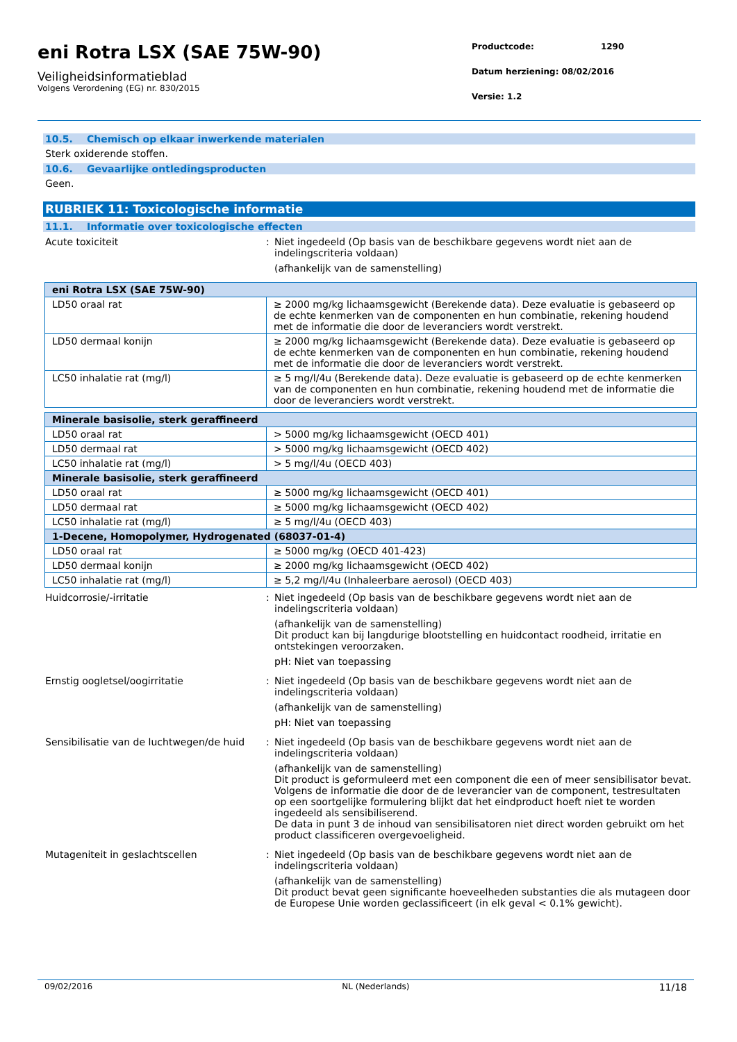eni Rotra LSX (SAE 75W-90)
Veiligheidsinformatieblad
Volgens Verordening (EG) nr. 830/2015
Productcode: 1290
Datum herziening: 08/02/2016
Versie: 1.2
10.5. Chemisch op elkaar inwerkende materialen
Sterk oxiderende stoffen.
10.6. Gevaarlijke ontledingsproducten
Geen.
RUBRIEK 11: Toxicologische informatie
11.1. Informatie over toxicologische effecten
Acute toxiciteit : Niet ingedeeld (Op basis van de beschikbare gegevens wordt niet aan de indelingscriteria voldaan)
(afhankelijk van de samenstelling)
| eni Rotra LSX (SAE 75W-90) | |
| --- | --- |
| LD50 oraal rat | ≥ 2000 mg/kg lichaamsgewicht (Berekende data). Deze evaluatie is gebaseerd op de echte kenmerken van de componenten en hun combinatie, rekening houdend met de informatie die door de leveranciers wordt verstrekt. |
| LD50 dermaal konijn | ≥ 2000 mg/kg lichaamsgewicht (Berekende data). Deze evaluatie is gebaseerd op de echte kenmerken van de componenten en hun combinatie, rekening houdend met de informatie die door de leveranciers wordt verstrekt. |
| LC50 inhalatie rat (mg/l) | ≥ 5 mg/l/4u (Berekende data). Deze evaluatie is gebaseerd op de echte kenmerken van de componenten en hun combinatie, rekening houdend met de informatie die door de leveranciers wordt verstrekt. |
| Minerale basisolie, sterk geraffineerd | |
| --- | --- |
| LD50 oraal rat | > 5000 mg/kg lichaamsgewicht (OECD 401) |
| LD50 dermaal rat | > 5000 mg/kg lichaamsgewicht (OECD 402) |
| LC50 inhalatie rat (mg/l) | > 5 mg/l/4u (OECD 403) |
| Minerale basisolie, sterk geraffineerd | |
| LD50 oraal rat | ≥ 5000 mg/kg lichaamsgewicht (OECD 401) |
| LD50 dermaal rat | ≥ 5000 mg/kg lichaamsgewicht (OECD 402) |
| LC50 inhalatie rat (mg/l) | ≥ 5 mg/l/4u (OECD 403) |
| 1-Decene, Homopolymer, Hydrogenated (68037-01-4) | |
| LD50 oraal rat | ≥ 5000 mg/kg (OECD 401-423) |
| LD50 dermaal konijn | ≥ 2000 mg/kg lichaamsgewicht (OECD 402) |
| LC50 inhalatie rat (mg/l) | ≥ 5,2 mg/l/4u (Inhaleerbare aerosol) (OECD 403) |
Huidcorrosie/-irritatie : Niet ingedeeld (Op basis van de beschikbare gegevens wordt niet aan de indelingscriteria voldaan)
(afhankelijk van de samenstelling)
Dit product kan bij langdurige blootstelling en huidcontact roodheid, irritatie en ontstekingen veroorzaken.
pH: Niet van toepassing
Ernstig oogletsel/oogirritatie : Niet ingedeeld (Op basis van de beschikbare gegevens wordt niet aan de indelingscriteria voldaan)
(afhankelijk van de samenstelling)
pH: Niet van toepassing
Sensibilisatie van de luchtwegen/de huid
: Niet ingedeeld (Op basis van de beschikbare gegevens wordt niet aan de indelingscriteria voldaan)
(afhankelijk van de samenstelling)
Dit product is geformuleerd met een component die een of meer sensibilisator bevat. Volgens de informatie die door de de leverancier van de component, testresultaten op een soortgelijke formulering blijkt dat het eindproduct hoeft niet te worden ingedeeld als sensibiliserend.
De data in punt 3 de inhoud van sensibilisatoren niet direct worden gebruikt om het product classificeren overgevoeligheid.
Mutageniteit in geslachtscellen : Niet ingedeeld (Op basis van de beschikbare gegevens wordt niet aan de indelingscriteria voldaan)
(afhankelijk van de samenstelling)
Dit product bevat geen significante hoeveelheden substanties die als mutageen door de Europese Unie worden geclassificeert (in elk geval < 0.1% gewicht).
09/02/2016 NL (Nederlands) 11/18